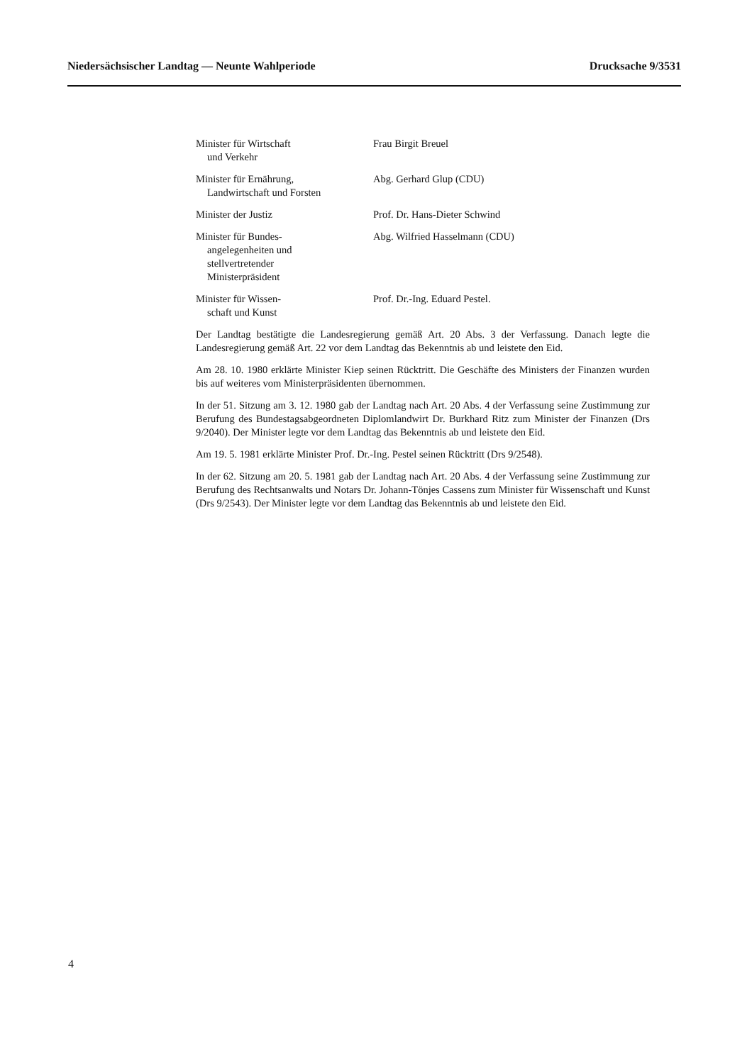Niedersächsischer Landtag — Neunte Wahlperiode
Drucksache 9/3531
Minister für Wirtschaft
und Verkehr
Frau Birgit Breuel
Minister für Ernährung,
Landwirtschaft und Forsten
Abg. Gerhard Glup (CDU)
Minister der Justiz Prof. Dr. Hans-Dieter Schwind
Minister für Bundes-
angelegenheiten und
stellvertretender
Ministerpräsident
Abg. Wilfried Hasselmann (CDU)
Minister für Wissen-
schaft und Kunst
Prof. Dr.-Ing. Eduard Pestel.
Der Landtag bestätigte die Landesregierung gemäß Art. 20 Abs. 3 der Verfassung. Danach legte die Landesregierung gemäß Art. 22 vor dem Landtag das Bekenntnis ab und leistete den Eid.
Am 28. 10. 1980 erklärte Minister Kiep seinen Rücktritt. Die Geschäfte des Ministers der Finanzen wurden bis auf weiteres vom Ministerpräsidenten übernommen.
In der 51. Sitzung am 3. 12. 1980 gab der Landtag nach Art. 20 Abs. 4 der Verfassung seine Zustimmung zur Berufung des Bundestagsabgeordneten Diplomlandwirt Dr. Burkhard Ritz zum Minister der Finanzen (Drs 9/2040). Der Minister legte vor dem Landtag das Bekenntnis ab und leistete den Eid.
Am 19. 5. 1981 erklärte Minister Prof. Dr.-Ing. Pestel seinen Rücktritt (Drs 9/2548).
In der 62. Sitzung am 20. 5. 1981 gab der Landtag nach Art. 20 Abs. 4 der Verfassung seine Zustimmung zur Berufung des Rechtsanwalts und Notars Dr. Johann-Tönjes Cassens zum Minister für Wissenschaft und Kunst (Drs 9/2543). Der Minister legte vor dem Landtag das Bekenntnis ab und leistete den Eid.
4